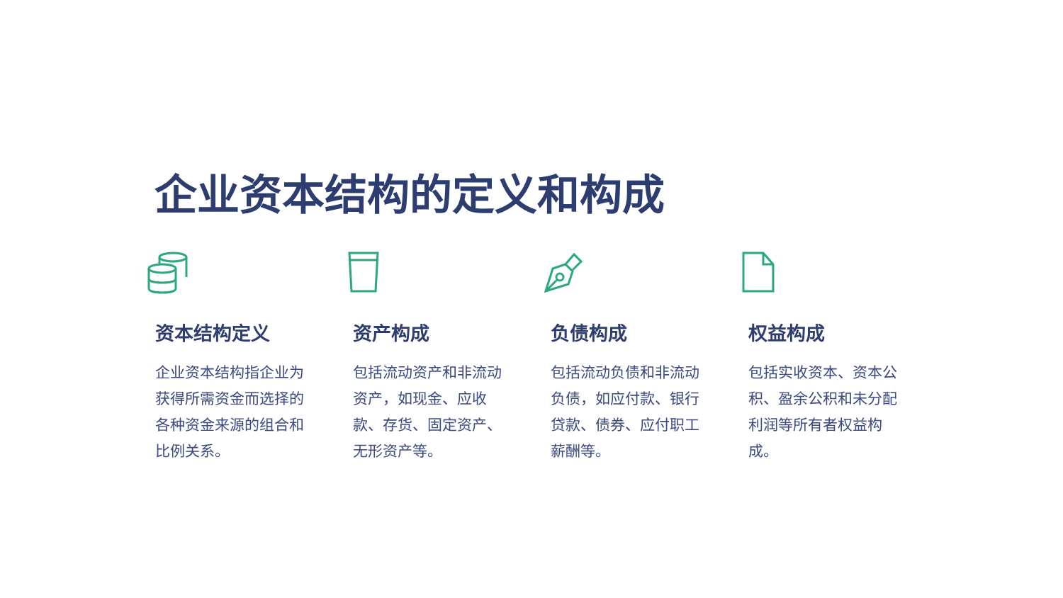企业资本结构的定义和构成
资本结构定义
企业资本结构指企业为获得所需资金而选择的各种资金来源的组合和比例关系。
资产构成
包括流动资产和非流动资产，如现金、应收款、存货、固定资产、无形资产等。
负债构成
包括流动负债和非流动负债，如应付款、银行贷款、债券、应付职工薪酬等。
权益构成
包括实收资本、资本公积、盈余公积和未分配利润等所有者权益构成。